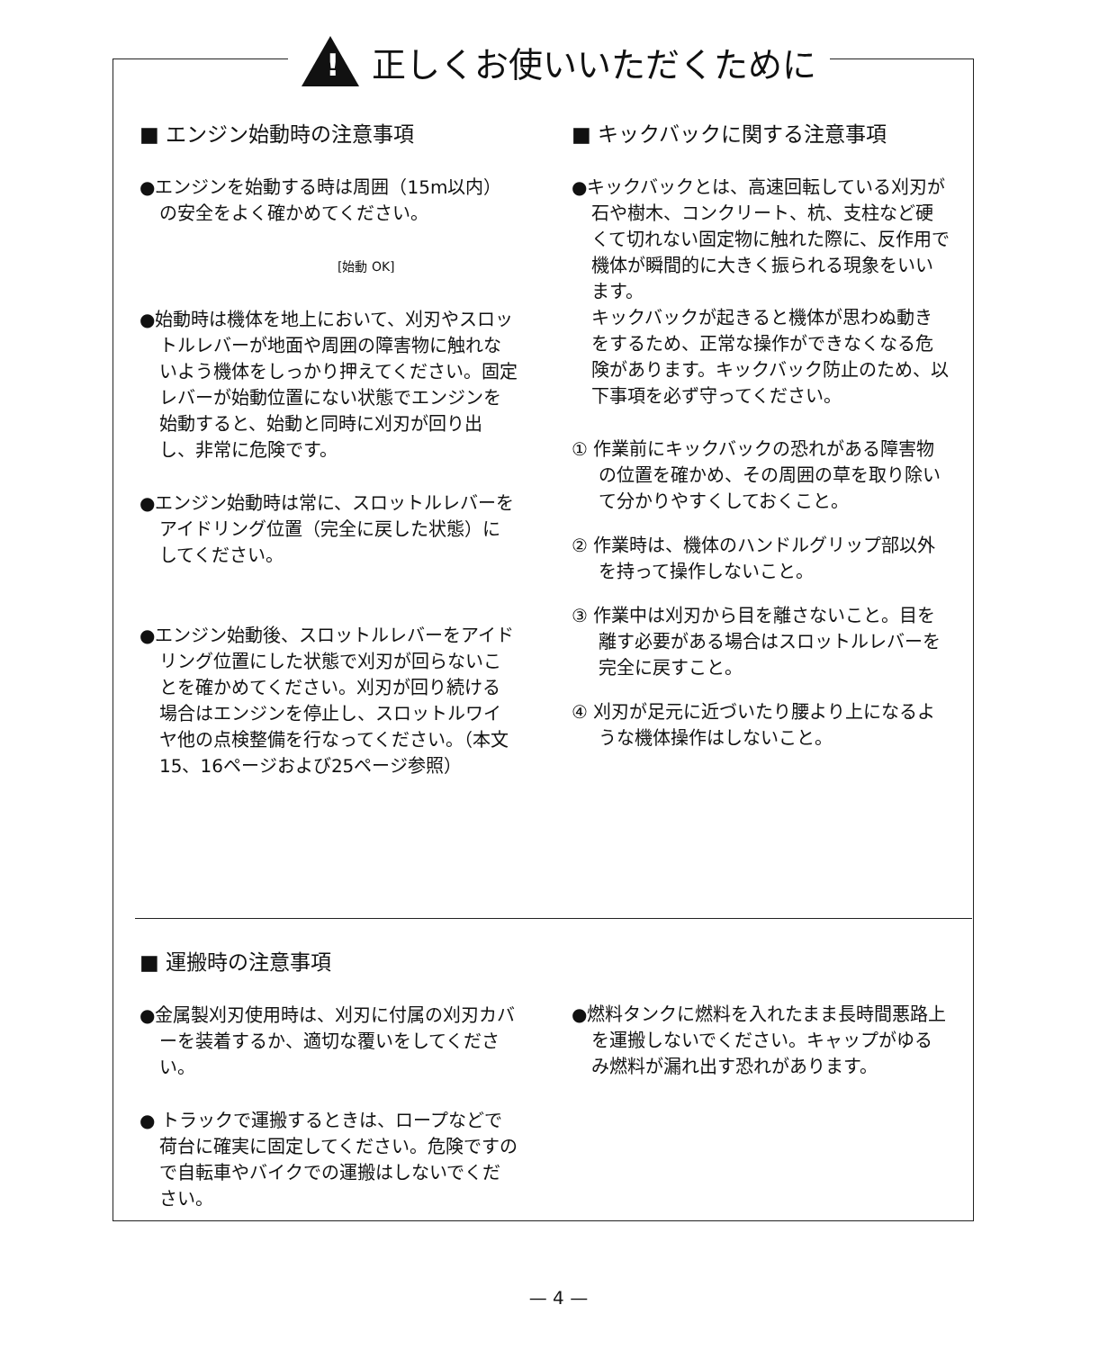!
正しくお使いいただくために
■ エンジン始動時の注意事項
●エンジンを始動する時は周囲（15m以内）の安全をよく確かめてください。
[始動 OK]
●始動時は機体を地上において、刈刃やスロットルレバーが地面や周囲の障害物に触れないよう機体をしっかり押えてください。固定レバーが始動位置にない状態でエンジンを始動すると、始動と同時に刈刃が回り出し、非常に危険です。
●エンジン始動時は常に、スロットルレバーをアイドリング位置（完全に戻した状態）にしてください。
●エンジン始動後、スロットルレバーをアイドリング位置にした状態で刈刃が回らないことを確かめてください。刈刃が回り続ける場合はエンジンを停止し、スロットルワイヤ他の点検整備を行なってください。（本文15、16ページおよび25ページ参照）
■ キックバックに関する注意事項
●キックバックとは、高速回転している刈刃が石や樹木、コンクリート、杭、支柱など硬くて切れない固定物に触れた際に、反作用で機体が瞬間的に大きく振られる現象をいいます。
キックバックが起きると機体が思わぬ動きをするため、正常な操作ができなくなる危険があります。キックバック防止のため、以下事項を必ず守ってください。
① 作業前にキックバックの恐れがある障害物の位置を確かめ、その周囲の草を取り除いて分かりやすくしておくこと。
② 作業時は、機体のハンドルグリップ部以外を持って操作しないこと。
③ 作業中は刈刃から目を離さないこと。目を離す必要がある場合はスロットルレバーを完全に戻すこと。
④ 刈刃が足元に近づいたり腰より上になるような機体操作はしないこと。
■ 運搬時の注意事項
●金属製刈刃使用時は、刈刃に付属の刈刃カバーを装着するか、適切な覆いをしてください。
● トラックで運搬するときは、ロープなどで荷台に確実に固定してください。危険ですので自転車やバイクでの運搬はしないでください。
●燃料タンクに燃料を入れたまま長時間悪路上を運搬しないでください。キャップがゆるみ燃料が漏れ出す恐れがあります。
— 4 —